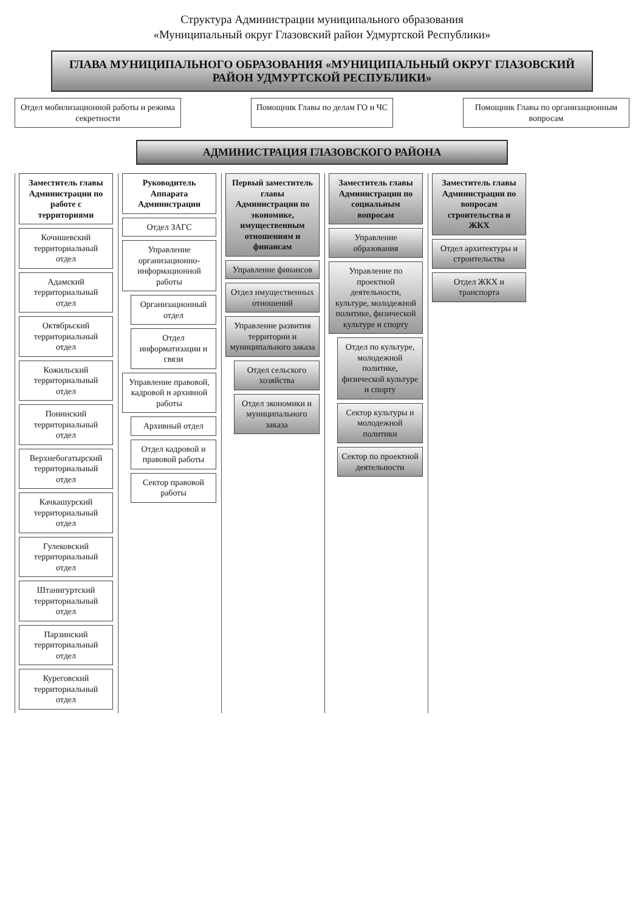Структура Администрации муниципального образования
«Муниципальный округ Глазовский район Удмуртской Республики»
ГЛАВА МУНИЦИПАЛЬНОГО ОБРАЗОВАНИЯ «МУНИЦИПАЛЬНЫЙ ОКРУГ ГЛАЗОВСКИЙ РАЙОН УДМУРТСКОЙ РЕСПУБЛИКИ»
Отдел мобилизационной работы и режима секретности
Помощник Главы по делам ГО и ЧС
Помощник Главы по организационным вопросам
АДМИНИСТРАЦИЯ ГЛАЗОВСКОГО РАЙОНА
Заместитель главы Администрации по работе с территориями
Кочишевский территориальный отдел
Адамский территориальный отдел
Октябрьский территориальный отдел
Кожильский территориальный отдел
Понинский территориальный отдел
Верхнебогатырский территориальный отдел
Качкашурский территориальный отдел
Гулековский территориальный отдел
Штанигуртский территориальный отдел
Парзинский территориальный отдел
Куреговский территориальный отдел
Руководитель Аппарата Администрации
Отдел ЗАГС
Управление организационно-информационной работы
Организационный отдел
Отдел информатизации и связи
Управление правовой, кадровой и архивной работы
Архивный отдел
Отдел кадровой и правовой работы
Сектор правовой работы
Первый заместитель главы Администрации по экономике, имущественным отношениям и финансам
Управление финансов
Отдел имущественных отношений
Управление развития территории и муниципального заказа
Отдел сельского хозяйства
Отдел экономики и муниципального заказа
Заместитель главы Администрации по социальным вопросам
Управление образования
Управление по проектной деятельности, культуре, молодежной политике, физической культуре и спорту
Отдел по культуре, молодежной политике, физической культуре и спорту
Сектор культуры и молодежной политики
Сектор по проектной деятельности
Заместитель главы Администрации по вопросам строительства и ЖКХ
Отдел архитектуры и строительства
Отдел ЖКХ и транспорта